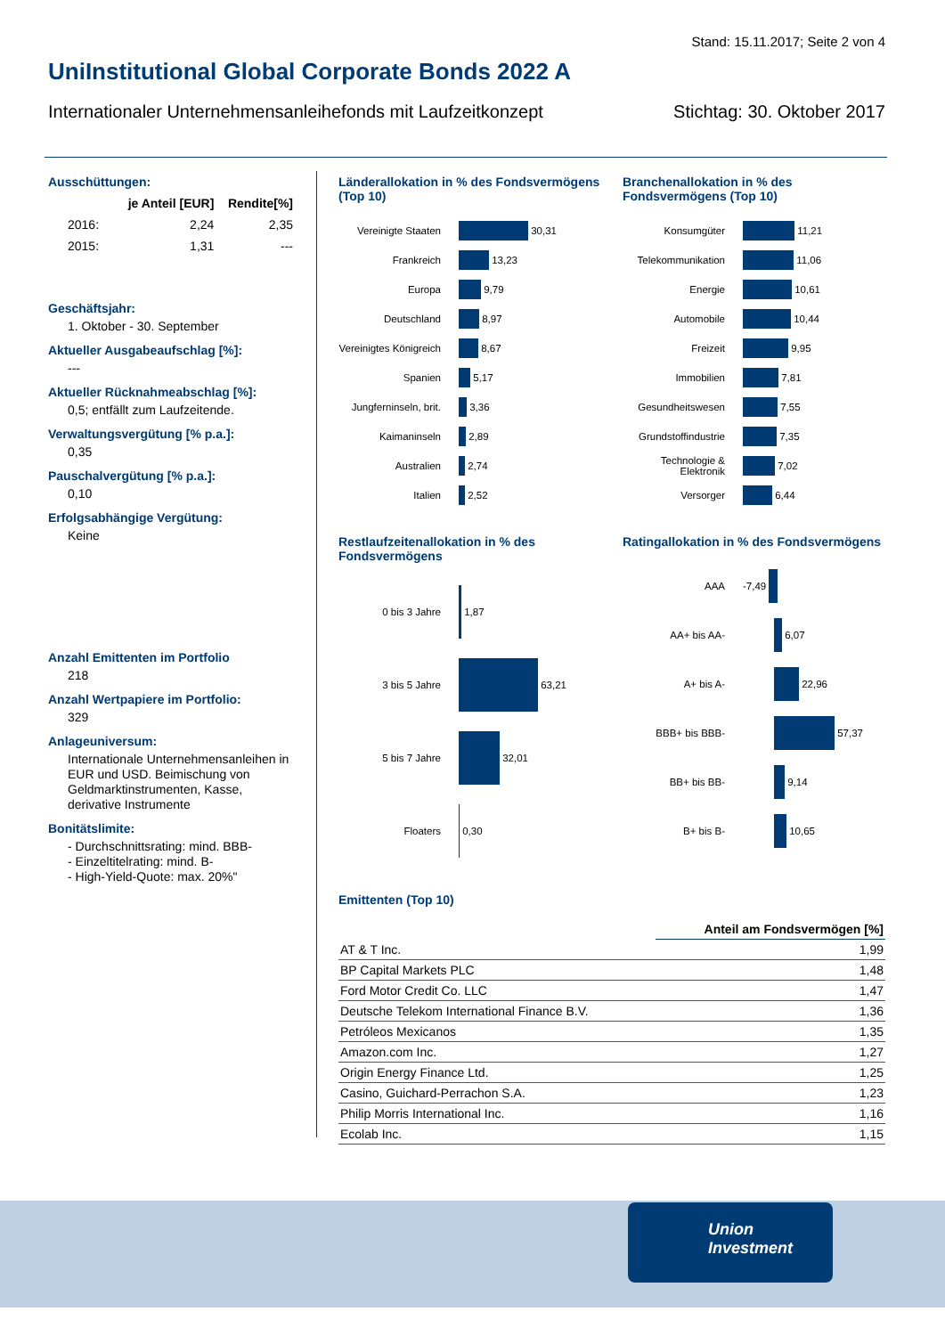Stand: 15.11.2017; Seite 2 von 4
UniInstitutional Global Corporate Bonds 2022 A
Internationaler Unternehmensanleihefonds mit Laufzeitkonzept Stichtag: 30. Oktober 2017
Ausschüttungen:
| | je Anteil [EUR] | Rendite[%] |
| --- | --- | --- |
| 2016: | 2,24 | 2,35 |
| 2015: | 1,31 | --- |
Geschäftsjahr:
1. Oktober - 30. September
Aktueller Ausgabeaufschlag [%]:
---
Aktueller Rücknahmeabschlag [%]:
0,5; entfällt zum Laufzeitende.
Verwaltungsvergütung [% p.a.]:
0,35
Pauschalvergütung [% p.a.]:
0,10
Erfolgsabhängige Vergütung:
Keine
Anzahl Emittenten im Portfolio
218
Anzahl Wertpapiere im Portfolio:
329
Anlageuniversum:
Internationale Unternehmensanleihen in EUR und USD. Beimischung von Geldmarktinstrumenten, Kasse, derivative Instrumente
Bonitätslimite:
- Durchschnittsrating: mind. BBB-
- Einzeltitelrating: mind. B-
- High-Yield-Quote: max. 20%"
Länderallokation in % des Fondsvermögens (Top 10)
Vereinigte Staaten 30,31
Frankreich 13,23
Europa 9,79
Deutschland 8,97
Vereinigtes Königreich 8,67
Spanien 5,17
Jungferninseln, brit. 3,36
Kaimaninseln 2,89
Australien 2,74
Italien 2,52
Branchenallokation in % des Fondsvermögens (Top 10)
Konsumgüter 11,21
Telekommunikation 11,06
Energie 10,61
Automobile 10,44
Freizeit 9,95
Immobilien 7,81
Gesundheitswesen 7,55
Grundstoffindustrie 7,35
Technologie & Elektronik 7,02
Versorger 6,44
Restlaufzeitenallokation in % des Fondsvermögens
0 bis 3 Jahre 1,87
3 bis 5 Jahre 63,21
5 bis 7 Jahre 32,01
Floaters 0,30
Ratingallokation in % des Fondsvermögens
AAA -7,49
AA+ bis AA- 6,07
A+ bis A- 22,96
BBB+ bis BBB- 57,37
BB+ bis BB- 9,14
B+ bis B- 10,65
Emittenten (Top 10)
| | Anteil am Fondsvermögen [%] |
| --- | --- |
| AT & T Inc. | 1,99 |
| BP Capital Markets PLC | 1,48 |
| Ford Motor Credit Co. LLC | 1,47 |
| Deutsche Telekom International Finance B.V. | 1,36 |
| Petróleos Mexicanos | 1,35 |
| Amazon.com Inc. | 1,27 |
| Origin Energy Finance Ltd. | 1,25 |
| Casino, Guichard-Perrachon S.A. | 1,23 |
| Philip Morris International Inc. | 1,16 |
| Ecolab Inc. | 1,15 |
Union
Investment